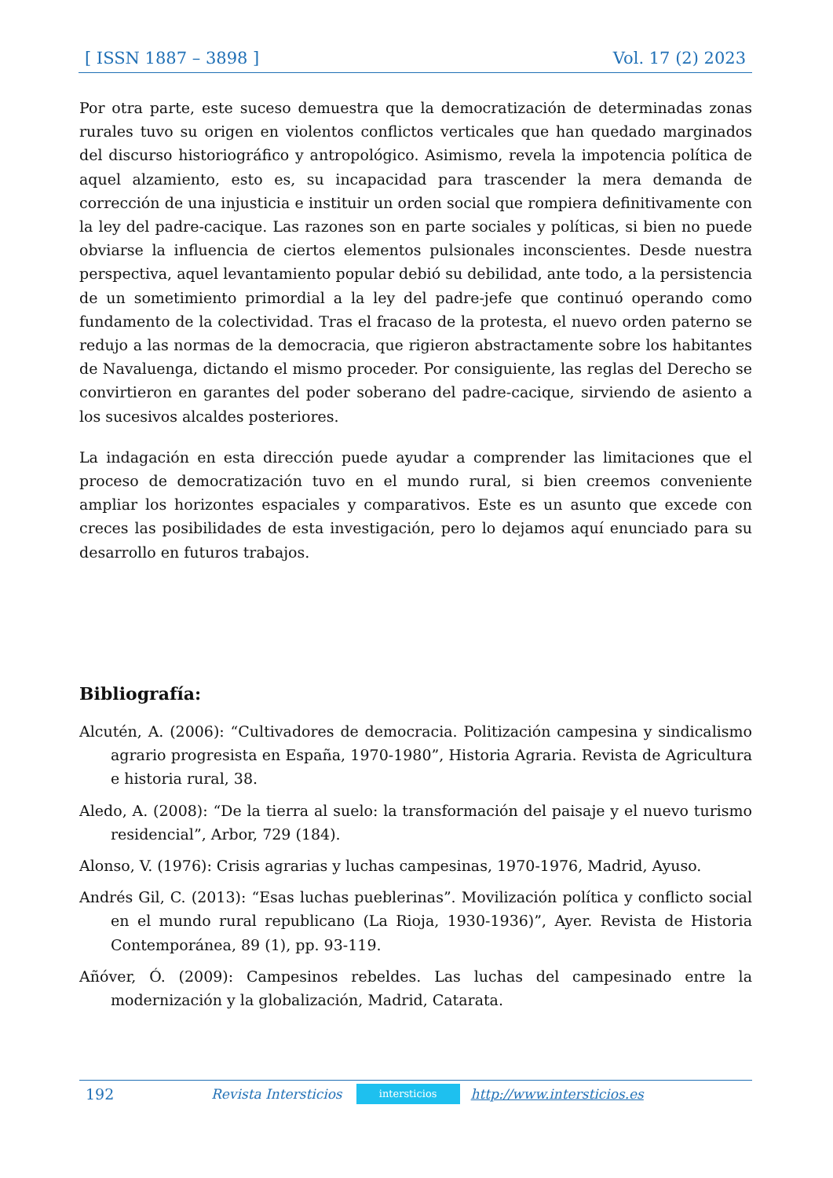[ ISSN 1887 – 3898 ] Vol. 17 (2) 2023
Por otra parte, este suceso demuestra que la democratización de determinadas zonas rurales tuvo su origen en violentos conflictos verticales que han quedado marginados del discurso historiográfico y antropológico. Asimismo, revela la impotencia política de aquel alzamiento, esto es, su incapacidad para trascender la mera demanda de corrección de una injusticia e instituir un orden social que rompiera definitivamente con la ley del padre-cacique. Las razones son en parte sociales y políticas, si bien no puede obviarse la influencia de ciertos elementos pulsionales inconscientes. Desde nuestra perspectiva, aquel levantamiento popular debió su debilidad, ante todo, a la persistencia de un sometimiento primordial a la ley del padre-jefe que continuó operando como fundamento de la colectividad. Tras el fracaso de la protesta, el nuevo orden paterno se redujo a las normas de la democracia, que rigieron abstractamente sobre los habitantes de Navaluenga, dictando el mismo proceder. Por consiguiente, las reglas del Derecho se convirtieron en garantes del poder soberano del padre-cacique, sirviendo de asiento a los sucesivos alcaldes posteriores.
La indagación en esta dirección puede ayudar a comprender las limitaciones que el proceso de democratización tuvo en el mundo rural, si bien creemos conveniente ampliar los horizontes espaciales y comparativos. Este es un asunto que excede con creces las posibilidades de esta investigación, pero lo dejamos aquí enunciado para su desarrollo en futuros trabajos.
Bibliografía:
Alcutén, A. (2006): “Cultivadores de democracia. Politización campesina y sindicalismo agrario progresista en España, 1970-1980”, Historia Agraria. Revista de Agricultura e historia rural, 38.
Aledo, A. (2008): “De la tierra al suelo: la transformación del paisaje y el nuevo turismo residencial”, Arbor, 729 (184).
Alonso, V. (1976): Crisis agrarias y luchas campesinas, 1970-1976, Madrid, Ayuso.
Andrés Gil, C. (2013): “Esas luchas pueblerinas”. Movilización política y conflicto social en el mundo rural republicano (La Rioja, 1930-1936)”, Ayer. Revista de Historia Contemporánea, 89 (1), pp. 93-119.
Añóver, Ó. (2009): Campesinos rebeldes. Las luchas del campesinado entre la modernización y la globalización, Madrid, Catarata.
192 Revista Intersticios intersticios http://www.intersticios.es